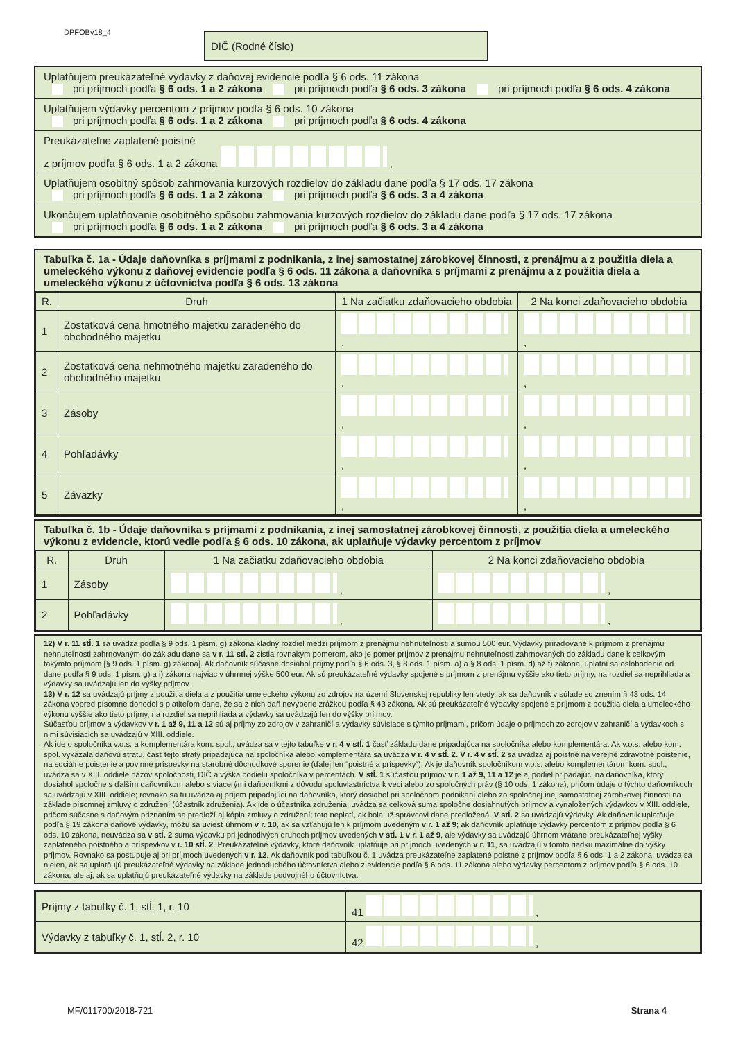DPFOBv18_4 DIČ (Rodné číslo)
Uplatňujem preukázateľné výdavky z daňovej evidencie podľa § 6 ods. 11 zákona
pri príjmoch podľa § 6 ods. 1 a 2 zákona pri príjmoch podľa § 6 ods. 3 zákona pri príjmoch podľa § 6 ods. 4 zákona
Uplatňujem výdavky percentom z príjmov podľa § 6 ods. 10 zákona
pri príjmoch podľa § 6 ods. 1 a 2 zákona pri príjmoch podľa § 6 ods. 4 zákona
Preukázateľne zaplatené poistné
z príjmov podľa § 6 ods. 1 a 2 zákona ,
Uplatňujem osobitný spôsob zahrnovania kurzových rozdielov do základu dane podľa § 17 ods. 17 zákona
pri príjmoch podľa § 6 ods. 1 a 2 zákona pri príjmoch podľa § 6 ods. 3 a 4 zákona
Ukončujem uplatňovanie osobitného spôsobu zahrnovania kurzových rozdielov do základu dane podľa § 17 ods. 17 zákona
pri príjmoch podľa § 6 ods. 1 a 2 zákona pri príjmoch podľa § 6 ods. 3 a 4 zákona
Tabuľka č. 1a - Údaje daňovníka s príjmami z podnikania, z inej samostatnej zárobkovej činnosti, z prenájmu a z použitia diela a umeleckého výkonu z daňovej evidencie podľa § 6 ods. 11 zákona a daňovníka s príjmami z prenájmu a z použitia diela a umeleckého výkonu z účtovníctva podľa § 6 ods. 13 zákona
| R. | Druh | 1 Na začiatku zdaňovacieho obdobia | 2 Na konci zdaňovacieho obdobia |
| --- | --- | --- | --- |
| 1 | Zostatková cena hmotného majetku zaradeného do obchodného majetku | , | , |
| 2 | Zostatková cena nehmotného majetku zaradeného do obchodného majetku | , | , |
| 3 | Zásoby | , | , |
| 4 | Pohľadávky | , | , |
| 5 | Záväzky | , | , |
Tabuľka č. 1b - Údaje daňovníka s príjmami z podnikania, z inej samostatnej zárobkovej činnosti, z použitia diela a umeleckého výkonu z evidencie, ktorú vedie podľa § 6 ods. 10 zákona, ak uplatňuje výdavky percentom z príjmov
| R. | Druh | 1 Na začiatku zdaňovacieho obdobia | 2 Na konci zdaňovacieho obdobia |
| --- | --- | --- | --- |
| 1 | Zásoby | , | , |
| 2 | Pohľadávky | , | , |
12) V r. 11 stĺ. 1 sa uvádza podľa § 9 ods. 1 písm. g) zákona kladný rozdiel medzi príjmom z prenájmu nehnuteľnosti a sumou 500 eur. Výdavky priraďované k príjmom z prenájmu nehnuteľnosti zahrnovaným do základu dane sa v r. 11 stĺ. 2 zistia rovnakým pomerom, ako je pomer príjmov z prenájmu nehnuteľnosti zahrnovaných do základu dane k celkovým takýmto príjmom [§ 9 ods. 1 písm. g) zákona]. Ak daňovník súčasne dosiahol príjmy podľa § 6 ods. 3, § 8 ods. 1 písm. a) a § 8 ods. 1 písm. d) až f) zákona, uplatní sa oslobodenie od dane podľa § 9 ods. 1 písm. g) a i) zákona najviac v úhrnnej výške 500 eur. Ak sú preukázateľné výdavky spojené s príjmom z prenájmu vyššie ako tieto príjmy, na rozdiel sa neprihliada a výdavky sa uvádzajú len do výšky príjmov.
13) V r. 12 sa uvádzajú príjmy z použitia diela a z použitia umeleckého výkonu zo zdrojov na území Slovenskej republiky len vtedy, ak sa daňovník v súlade so znením § 43 ods. 14 zákona vopred písomne dohodol s platiteľom dane, že sa z nich daň nevyberie zrážkou podľa § 43 zákona. Ak sú preukázateľné výdavky spojené s príjmom z použitia diela a umeleckého výkonu vyššie ako tieto príjmy, na rozdiel sa neprihliada a výdavky sa uvádzajú len do výšky príjmov.
Súčasťou príjmov a výdavkov v r. 1 až 9, 11 a 12 sú aj príjmy zo zdrojov v zahraničí a výdavky súvisiace s týmito príjmami, pričom údaje o príjmoch zo zdrojov v zahraničí a výdavkoch s nimi súvisiacich sa uvádzajú v XIII. oddiele.
Ak ide o spoločníka v.o.s. a komplementára kom. spol., uvádza sa v tejto tabuľke v r. 4 v stĺ. 1 časť základu dane pripadajúca na spoločníka alebo komplementára. Ak v.o.s. alebo kom. spol. vykázala daňovú stratu, časť tejto straty pripadajúca na spoločníka alebo komplementára sa uvádza v r. 4 v stĺ. 2. V r. 4 v stĺ. 2 sa uvádza aj poistné na verejné zdravotné poistenie, na sociálne poistenie a povinné príspevky na starobné dôchodkové sporenie (ďalej len “poistné a príspevky“). Ak je daňovník spoločníkom v.o.s. alebo komplementárom kom. spol., uvádza sa v XIII. oddiele názov spoločnosti, DIČ a výška podielu spoločníka v percentách. V stĺ. 1 súčasťou príjmov v r. 1 až 9, 11 a 12 je aj podiel pripadajúci na daňovníka, ktorý dosiahol spoločne s ďalším daňovníkom alebo s viacerými daňovníkmi z dôvodu spoluvlastníctva k veci alebo zo spoločných práv (§ 10 ods. 1 zákona), pričom údaje o týchto daňovníkoch sa uvádzajú v XIII. oddiele; rovnako sa tu uvádza aj príjem pripadajúci na daňovníka, ktorý dosiahol pri spoločnom podnikaní alebo zo spoločnej inej samostatnej zárobkovej činnosti na základe písomnej zmluvy o združení (účastník združenia). Ak ide o účastníka združenia, uvádza sa celková suma spoločne dosiahnutých príjmov a vynaložených výdavkov v XIII. oddiele, pričom súčasne s daňovým priznaním sa predloží aj kópia zmluvy o združení; toto neplatí, ak bola už správcovi dane predložená. V stĺ. 2 sa uvádzajú výdavky. Ak daňovník uplatňuje podľa § 19 zákona daňové výdavky, môžu sa uviesť úhrnom v r. 10, ak sa vzťahujú len k príjmom uvedeným v r. 1 až 9; ak daňovník uplatňuje výdavky percentom z príjmov podľa § 6 ods. 10 zákona, neuvádza sa v stĺ. 2 suma výdavku pri jednotlivých druhoch príjmov uvedených v stĺ. 1 v r. 1 až 9, ale výdavky sa uvádzajú úhrnom vrátane preukázateľnej výšky zaplateného poistného a príspevkov v r. 10 stĺ. 2. Preukázateľné výdavky, ktoré daňovník uplatňuje pri príjmoch uvedených v r. 11, sa uvádzajú v tomto riadku maximálne do výšky príjmov. Rovnako sa postupuje aj pri príjmoch uvedených v r. 12. Ak daňovník pod tabuľkou č. 1 uvádza preukázateľne zaplatené poistné z príjmov podľa § 6 ods. 1 a 2 zákona, uvádza sa nielen, ak sa uplatňujú preukázateľné výdavky na základe jednoduchého účtovníctva alebo z evidencie podľa § 6 ods. 11 zákona alebo výdavky percentom z príjmov podľa § 6 ods. 10 zákona, ale aj, ak sa uplatňujú preukázateľné výdavky na základe podvojného účtovníctva.
| Príjmy z tabuľky č. 1, stĺ. 1, r. 10 | 41 , |
| Výdavky z tabuľky č. 1, stĺ. 2, r. 10 | 42 , |
MF/011700/2018-721 Strana 4